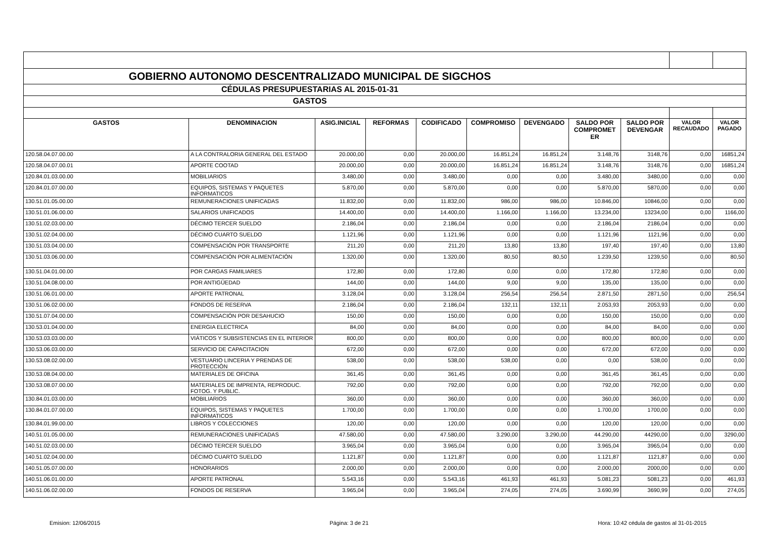| GOBIERNO AUTONOMO DESCENTRALIZADO MUNICIPAL DE SIGCHOS | | | | | | | | | | |
| CÉDULAS PRESUPUESTARIAS AL 2015-01-31 | | | | | | | | | | |
| GASTOS | | | | | | | | | | |
| GASTOS | DENOMINACION | ASIG.INICIAL | REFORMAS | CODIFICADO | COMPROMISO | DEVENGADO | SALDO POR COMPROMET ER | SALDO POR DEVENGAR | VALOR RECAUDADO | VALOR PAGADO |
| 120.58.04.07.00.00 | A LA CONTRALORIA GENERAL DEL ESTADO | 20.000,00 | 0,00 | 20.000,00 | 16.851,24 | 16.851,24 | 3.148,76 | 3148,76 | 0,00 | 16851,24 |
| 120.58.04.07.00.01 | APORTE COOTAD | 20.000,00 | 0,00 | 20.000,00 | 16.851,24 | 16.851,24 | 3.148,76 | 3148,76 | 0,00 | 16851,24 |
| 120.84.01.03.00.00 | MOBILIARIOS | 3.480,00 | 0,00 | 3.480,00 | 0,00 | 0,00 | 3.480,00 | 3480,00 | 0,00 | 0,00 |
| 120.84.01.07.00.00 | EQUIPOS, SISTEMAS Y PAQUETES INFORMATICOS | 5.870,00 | 0,00 | 5.870,00 | 0,00 | 0,00 | 5.870,00 | 5870,00 | 0,00 | 0,00 |
| 130.51.01.05.00.00 | REMUNERACIONES UNIFICADAS | 11.832,00 | 0,00 | 11.832,00 | 986,00 | 986,00 | 10.846,00 | 10846,00 | 0,00 | 0,00 |
| 130.51.01.06.00.00 | SALARIOS UNIFICADOS | 14.400,00 | 0,00 | 14.400,00 | 1.166,00 | 1.166,00 | 13.234,00 | 13234,00 | 0,00 | 1166,00 |
| 130.51.02.03.00.00 | DÉCIMO TERCER SUELDO | 2.186,04 | 0,00 | 2.186,04 | 0,00 | 0,00 | 2.186,04 | 2186,04 | 0,00 | 0,00 |
| 130.51.02.04.00.00 | DÉCIMO CUARTO SUELDO | 1.121,96 | 0,00 | 1.121,96 | 0,00 | 0,00 | 1.121,96 | 1121,96 | 0,00 | 0,00 |
| 130.51.03.04.00.00 | COMPENSACIÓN POR TRANSPORTE | 211,20 | 0,00 | 211,20 | 13,80 | 13,80 | 197,40 | 197,40 | 0,00 | 13,80 |
| 130.51.03.06.00.00 | COMPENSACIÓN POR ALIMENTACIÓN | 1.320,00 | 0,00 | 1.320,00 | 80,50 | 80,50 | 1.239,50 | 1239,50 | 0,00 | 80,50 |
| 130.51.04.01.00.00 | POR CARGAS FAMILIARES | 172,80 | 0,00 | 172,80 | 0,00 | 0,00 | 172,80 | 172,80 | 0,00 | 0,00 |
| 130.51.04.08.00.00 | POR ANTIGÜEDAD | 144,00 | 0,00 | 144,00 | 9,00 | 9,00 | 135,00 | 135,00 | 0,00 | 0,00 |
| 130.51.06.01.00.00 | APORTE PATRONAL | 3.128,04 | 0,00 | 3.128,04 | 256,54 | 256,54 | 2.871,50 | 2871,50 | 0,00 | 256,54 |
| 130.51.06.02.00.00 | FONDOS DE RESERVA | 2.186,04 | 0,00 | 2.186,04 | 132,11 | 132,11 | 2.053,93 | 2053,93 | 0,00 | 0,00 |
| 130.51.07.04.00.00 | COMPENSACIÓN POR DESAHUCIO | 150,00 | 0,00 | 150,00 | 0,00 | 0,00 | 150,00 | 150,00 | 0,00 | 0,00 |
| 130.53.01.04.00.00 | ENERGIA ELECTRICA | 84,00 | 0,00 | 84,00 | 0,00 | 0,00 | 84,00 | 84,00 | 0,00 | 0,00 |
| 130.53.03.03.00.00 | VIÁTICOS Y SUBSISTENCIAS EN EL INTERIOR | 800,00 | 0,00 | 800,00 | 0,00 | 0,00 | 800,00 | 800,00 | 0,00 | 0,00 |
| 130.53.06.03.00.00 | SERVICIO DE CAPACITACION | 672,00 | 0,00 | 672,00 | 0,00 | 0,00 | 672,00 | 672,00 | 0,00 | 0,00 |
| 130.53.08.02.00.00 | VESTUARIO LINCERIA Y PRENDAS DE PROTECCIÓN | 538,00 | 0,00 | 538,00 | 538,00 | 0,00 | 0,00 | 538,00 | 0,00 | 0,00 |
| 130.53.08.04.00.00 | MATERIALES DE OFICINA | 361,45 | 0,00 | 361,45 | 0,00 | 0,00 | 361,45 | 361,45 | 0,00 | 0,00 |
| 130.53.08.07.00.00 | MATERIALES DE IMPRENTA, REPRODUC. FOTOG. Y PUBLIC. | 792,00 | 0,00 | 792,00 | 0,00 | 0,00 | 792,00 | 792,00 | 0,00 | 0,00 |
| 130.84.01.03.00.00 | MOBILIARIOS | 360,00 | 0,00 | 360,00 | 0,00 | 0,00 | 360,00 | 360,00 | 0,00 | 0,00 |
| 130.84.01.07.00.00 | EQUIPOS, SISTEMAS Y PAQUETES INFORMATICOS | 1.700,00 | 0,00 | 1.700,00 | 0,00 | 0,00 | 1.700,00 | 1700,00 | 0,00 | 0,00 |
| 130.84.01.99.00.00 | LIBROS Y COLECCIONES | 120,00 | 0,00 | 120,00 | 0,00 | 0,00 | 120,00 | 120,00 | 0,00 | 0,00 |
| 140.51.01.05.00.00 | REMUNERACIONES UNIFICADAS | 47.580,00 | 0,00 | 47.580,00 | 3.290,00 | 3.290,00 | 44.290,00 | 44290,00 | 0,00 | 3290,00 |
| 140.51.02.03.00.00 | DÉCIMO TERCER SUELDO | 3.965,04 | 0,00 | 3.965,04 | 0,00 | 0,00 | 3.965,04 | 3965,04 | 0,00 | 0,00 |
| 140.51.02.04.00.00 | DÉCIMO CUARTO SUELDO | 1.121,87 | 0,00 | 1.121,87 | 0,00 | 0,00 | 1.121,87 | 1121,87 | 0,00 | 0,00 |
| 140.51.05.07.00.00 | HONORARIOS | 2.000,00 | 0,00 | 2.000,00 | 0,00 | 0,00 | 2.000,00 | 2000,00 | 0,00 | 0,00 |
| 140.51.06.01.00.00 | APORTE PATRONAL | 5.543,16 | 0,00 | 5.543,16 | 461,93 | 461,93 | 5.081,23 | 5081,23 | 0,00 | 461,93 |
| 140.51.06.02.00.00 | FONDOS DE RESERVA | 3.965,04 | 0,00 | 3.965,04 | 274,05 | 274,05 | 3.690,99 | 3690,99 | 0,00 | 274,05 |
Emision: 12/06/2015 Página: 3 de 21 Hora: 10:42 cédula de gastos al 31-01-2015